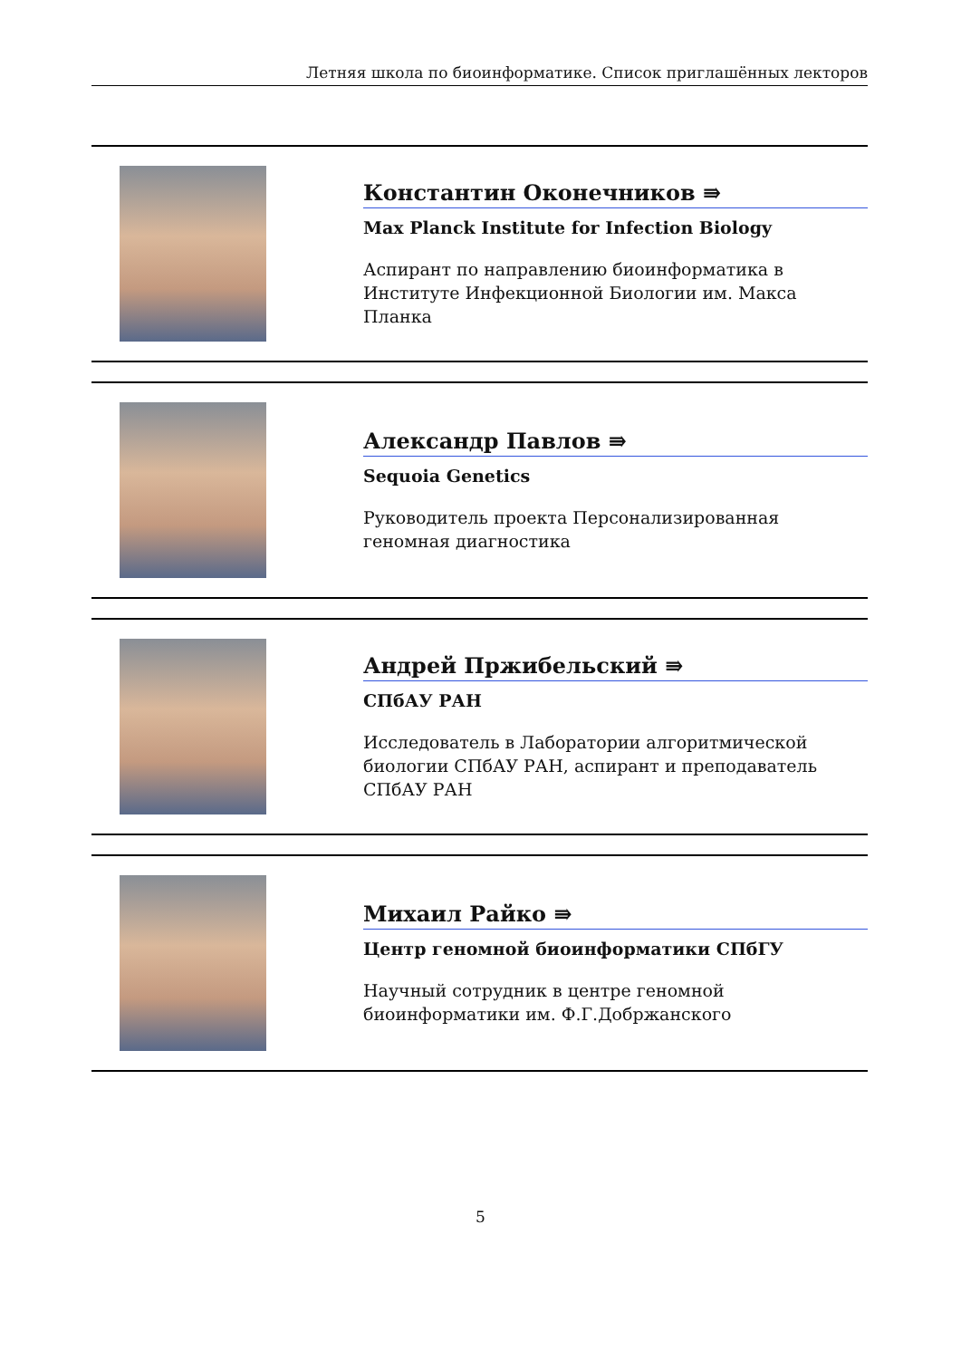Летняя школа по биоинформатике. Список приглашённых лекторов
Константин Оконечников ⇛
Max Planck Institute for Infection Biology
Аспирант по направлению биоинформатика в Институте Инфекционной Биологии им. Макса Планка
Александр Павлов ⇛
Sequoia Genetics
Руководитель проекта Персонализированная геномная диагностика
Андрей Пржибельский ⇛
СПбАУ РАН
Исследователь в Лаборатории алгоритмической биологии СПбАУ РАН, аспирант и преподаватель СПбАУ РАН
Михаил Райко ⇛
Центр геномной биоинформатики СПбГУ
Научный сотрудник в центре геномной биоинформатики им. Ф.Г.Добржанского
5